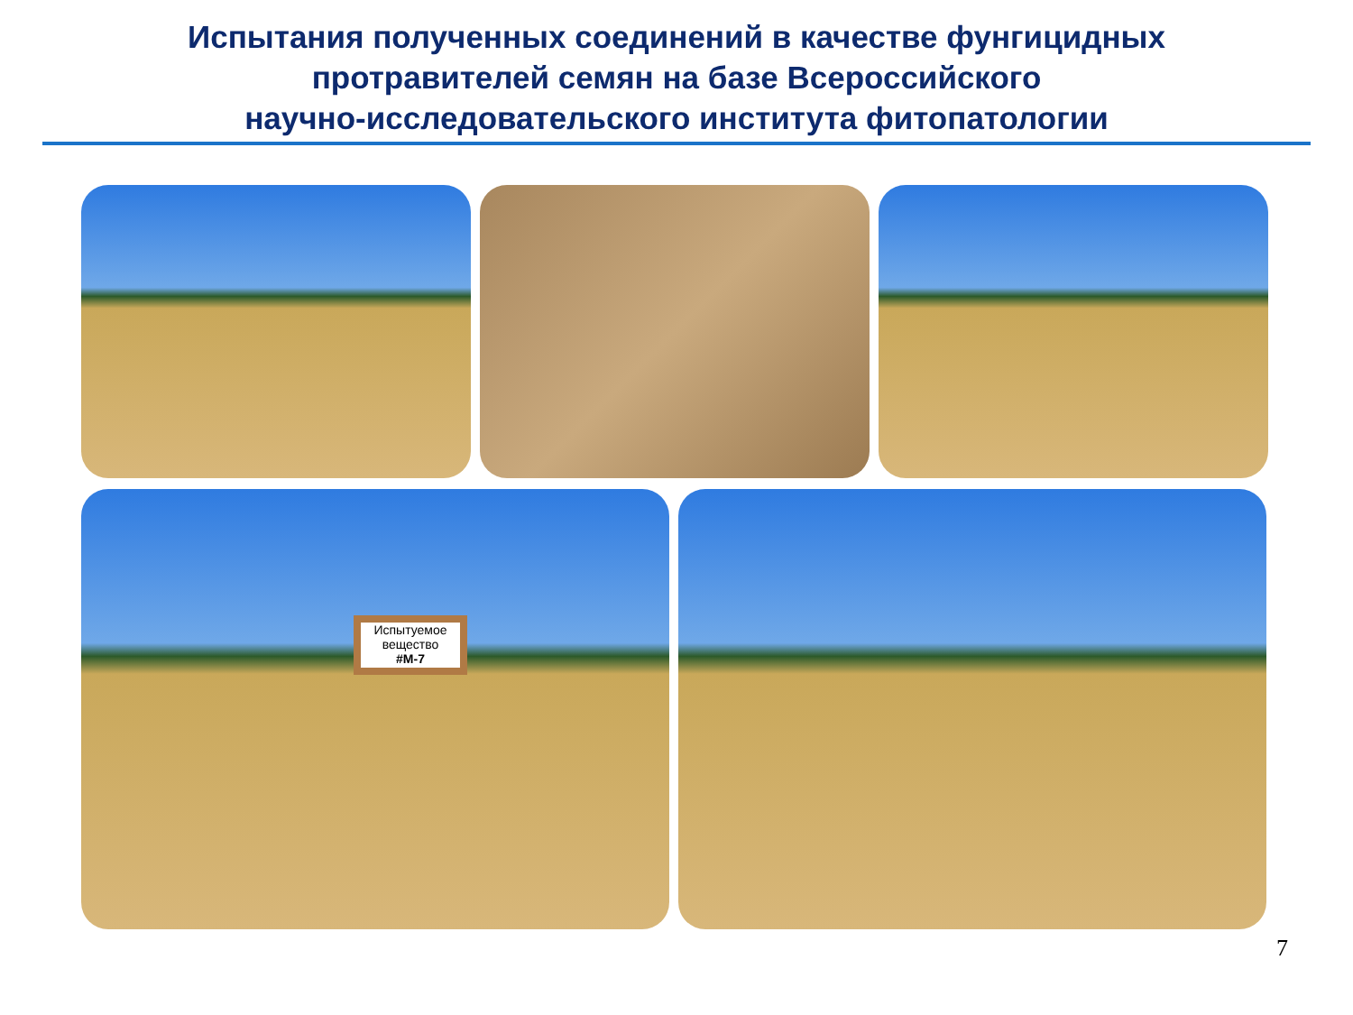Испытания полученных соединений в качестве фунгицидных
протравителей семян на базе Всероссийского
научно-исследовательского института фитопатологии
Испытуемое вещество
#M-7
7